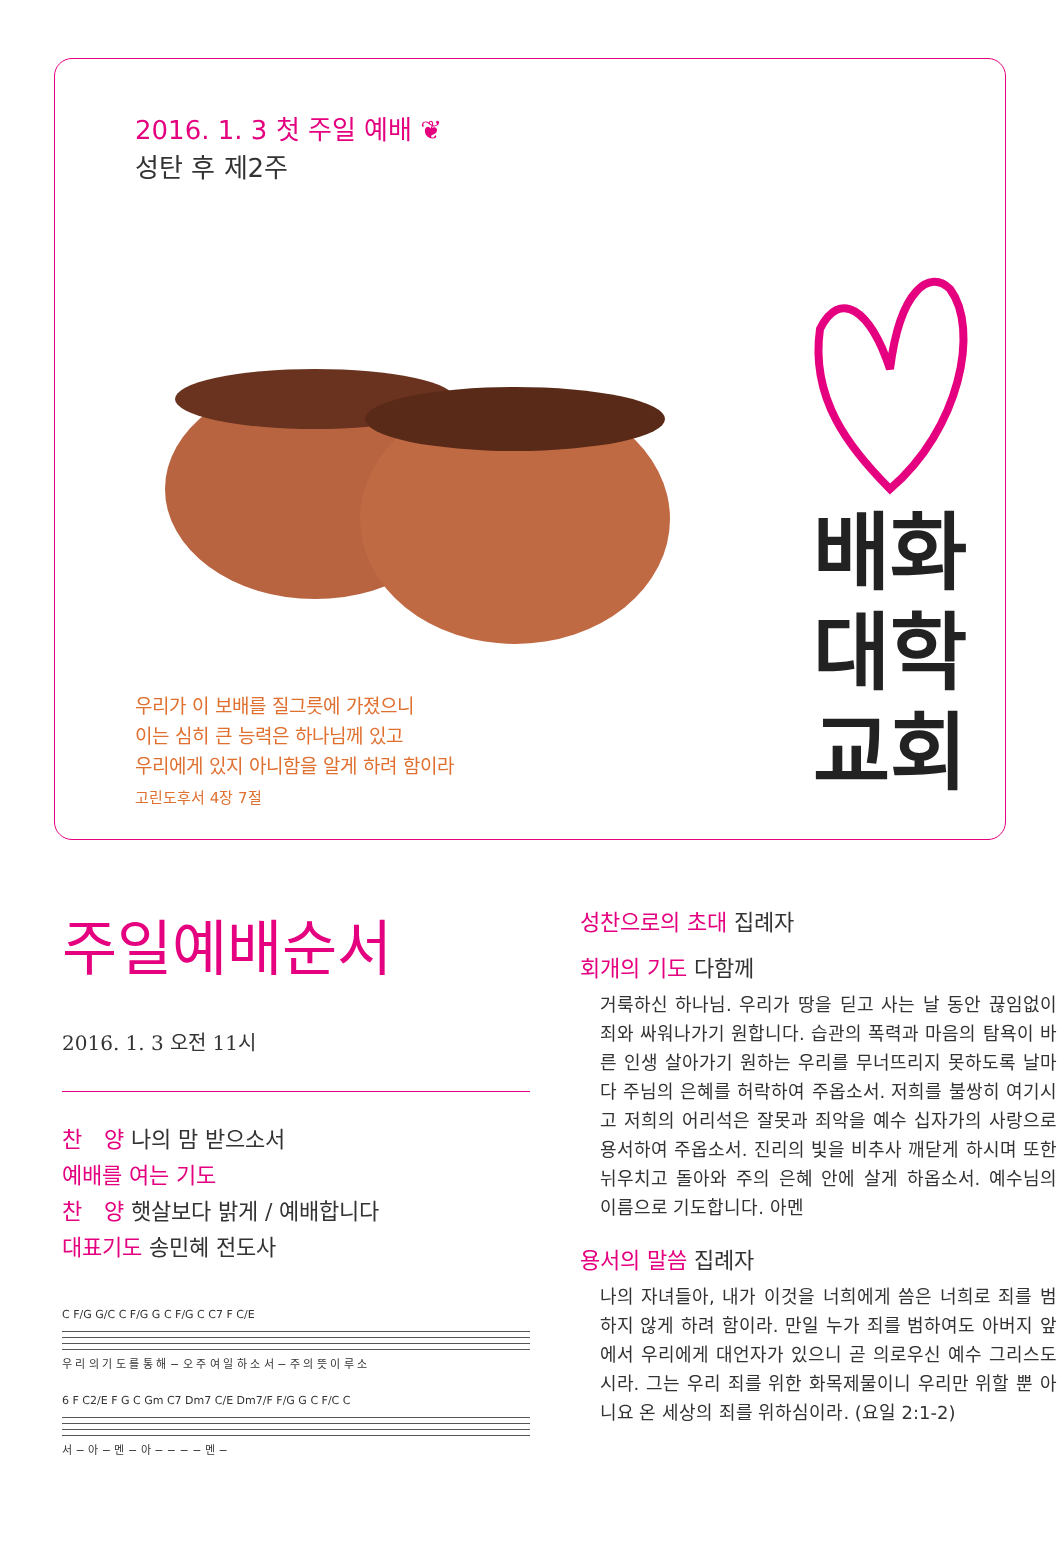2016. 1. 3 첫 주일 예배 ❦
성탄 후 제2주
우리가 이 보배를 질그릇에 가졌으니
이는 심히 큰 능력은 하나님께 있고
우리에게 있지 아니함을 알게 하려 함이라
고린도후서 4장 7절
배화
대학
교회
주일예배순서
2016. 1. 3 오전 11시
찬　양 나의 맘 받으소서
예배를 여는 기도
찬　양 햇살보다 밝게 / 예배합니다
대표기도 송민혜 전도사
C F/G G/C C F/G G C F/G C C7 F C/E
우 리 의 기 도 를 통 해 − 오 주 여 일 하 소 서 − 주 의 뜻 이 루 소
6 F C2/E F G C Gm C7 Dm7 C/E Dm7/F F/G G C F/C C
서 − 아 − 멘 − 아 − − − − 멘 −
성찬으로의 초대 집례자
회개의 기도 다함께
거룩하신 하나님. 우리가 땅을 딛고 사는 날 동안 끊임없이 죄와 싸워나가기 원합니다. 습관의 폭력과 마음의 탐욕이 바른 인생 살아가기 원하는 우리를 무너뜨리지 못하도록 날마다 주님의 은혜를 허락하여 주옵소서. 저희를 불쌍히 여기시고 저희의 어리석은 잘못과 죄악을 예수 십자가의 사랑으로 용서하여 주옵소서. 진리의 빛을 비추사 깨닫게 하시며 또한 뉘우치고 돌아와 주의 은혜 안에 살게 하옵소서. 예수님의 이름으로 기도합니다. 아멘
용서의 말씀 집례자
나의 자녀들아, 내가 이것을 너희에게 씀은 너희로 죄를 범하지 않게 하려 함이라. 만일 누가 죄를 범하여도 아버지 앞에서 우리에게 대언자가 있으니 곧 의로우신 예수 그리스도시라. 그는 우리 죄를 위한 화목제물이니 우리만 위할 뿐 아니요 온 세상의 죄를 위하심이라. (요일 2:1-2)